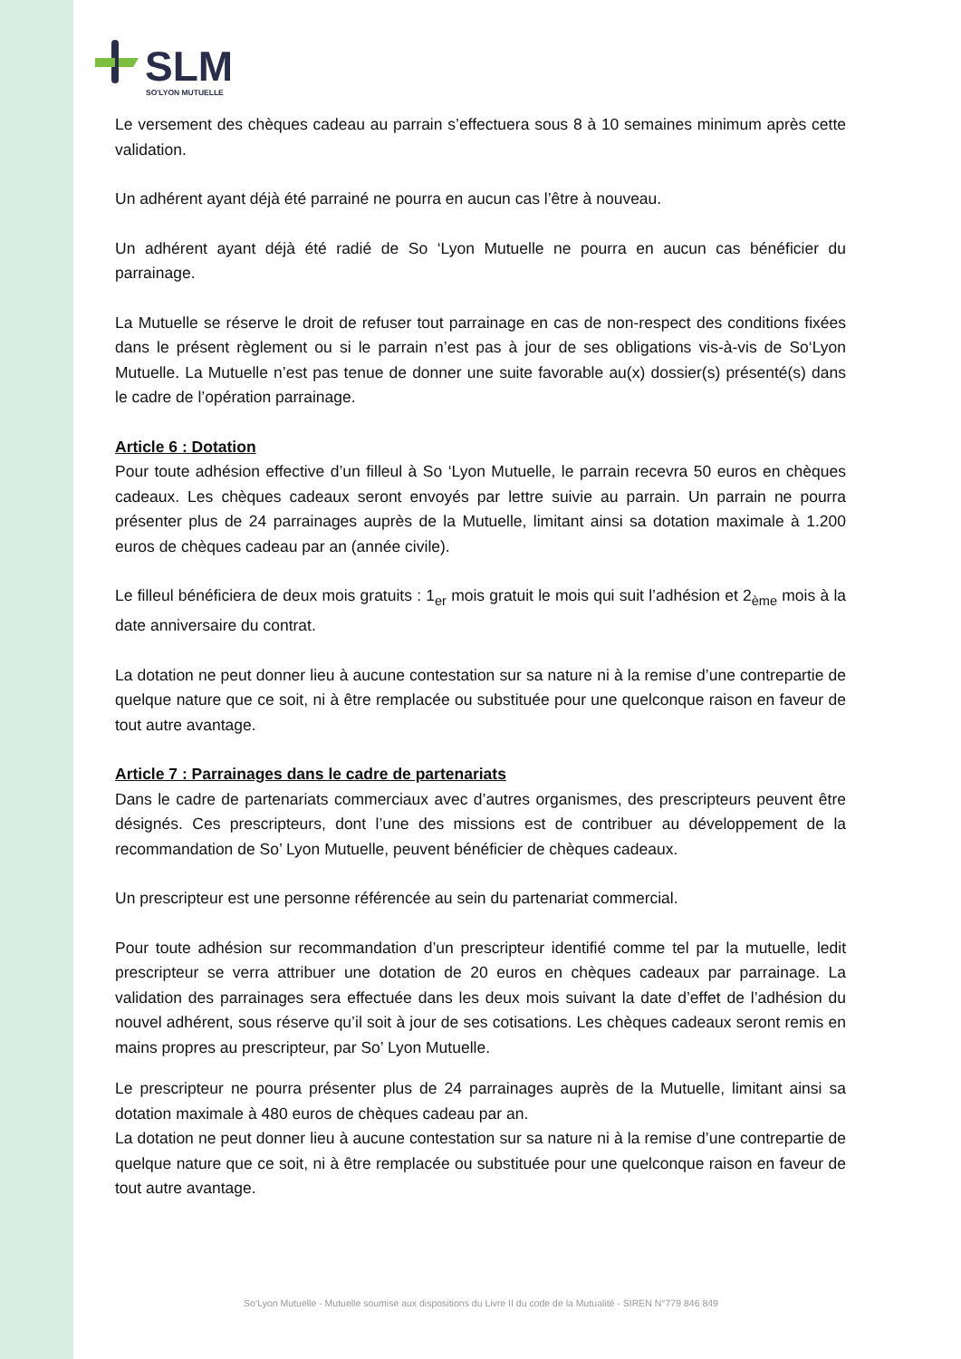SLM
SO'LYON MUTUELLE
Le versement des chèques cadeau au parrain s’effectuera sous 8 à 10 semaines minimum après cette validation.
Un adhérent ayant déjà été parrainé ne pourra en aucun cas l’être à nouveau.
Un adhérent ayant déjà été radié de So ‘Lyon Mutuelle ne pourra en aucun cas bénéficier du parrainage.
La Mutuelle se réserve le droit de refuser tout parrainage en cas de non-respect des conditions fixées dans le présent règlement ou si le parrain n’est pas à jour de ses obligations vis-à-vis de So‘Lyon Mutuelle. La Mutuelle n’est pas tenue de donner une suite favorable au(x) dossier(s) présenté(s) dans le cadre de l’opération parrainage.
Article 6 : Dotation
Pour toute adhésion effective d’un filleul à So ‘Lyon Mutuelle, le parrain recevra 50 euros en chèques cadeaux. Les chèques cadeaux seront envoyés par lettre suivie au parrain. Un parrain ne pourra présenter plus de 24 parrainages auprès de la Mutuelle, limitant ainsi sa dotation maximale à 1.200 euros de chèques cadeau par an (année civile).
Le filleul bénéficiera de deux mois gratuits : 1<sub>er</sub> mois gratuit le mois qui suit l’adhésion et 2<sub>ème</sub> mois à la date anniversaire du contrat.
La dotation ne peut donner lieu à aucune contestation sur sa nature ni à la remise d’une contrepartie de quelque nature que ce soit, ni à être remplacée ou substituée pour une quelconque raison en faveur de tout autre avantage.
Article 7 : Parrainages dans le cadre de partenariats
Dans le cadre de partenariats commerciaux avec d’autres organismes, des prescripteurs peuvent être désignés. Ces prescripteurs, dont l’une des missions est de contribuer au développement de la recommandation de So’ Lyon Mutuelle, peuvent bénéficier de chèques cadeaux.
Un prescripteur est une personne référencée au sein du partenariat commercial.
Pour toute adhésion sur recommandation d’un prescripteur identifié comme tel par la mutuelle, ledit prescripteur se verra attribuer une dotation de 20 euros en chèques cadeaux par parrainage. La validation des parrainages sera effectuée dans les deux mois suivant la date d’effet de l’adhésion du nouvel adhérent, sous réserve qu’il soit à jour de ses cotisations. Les chèques cadeaux seront remis en mains propres au prescripteur, par So’ Lyon Mutuelle.
Le prescripteur ne pourra présenter plus de 24 parrainages auprès de la Mutuelle, limitant ainsi sa dotation maximale à 480 euros de chèques cadeau par an.
La dotation ne peut donner lieu à aucune contestation sur sa nature ni à la remise d’une contrepartie de quelque nature que ce soit, ni à être remplacée ou substituée pour une quelconque raison en faveur de tout autre avantage.
So‘Lyon Mutuelle - Mutuelle soumise aux dispositions du Livre II du code de la Mutualité - SIREN N°779 846 849